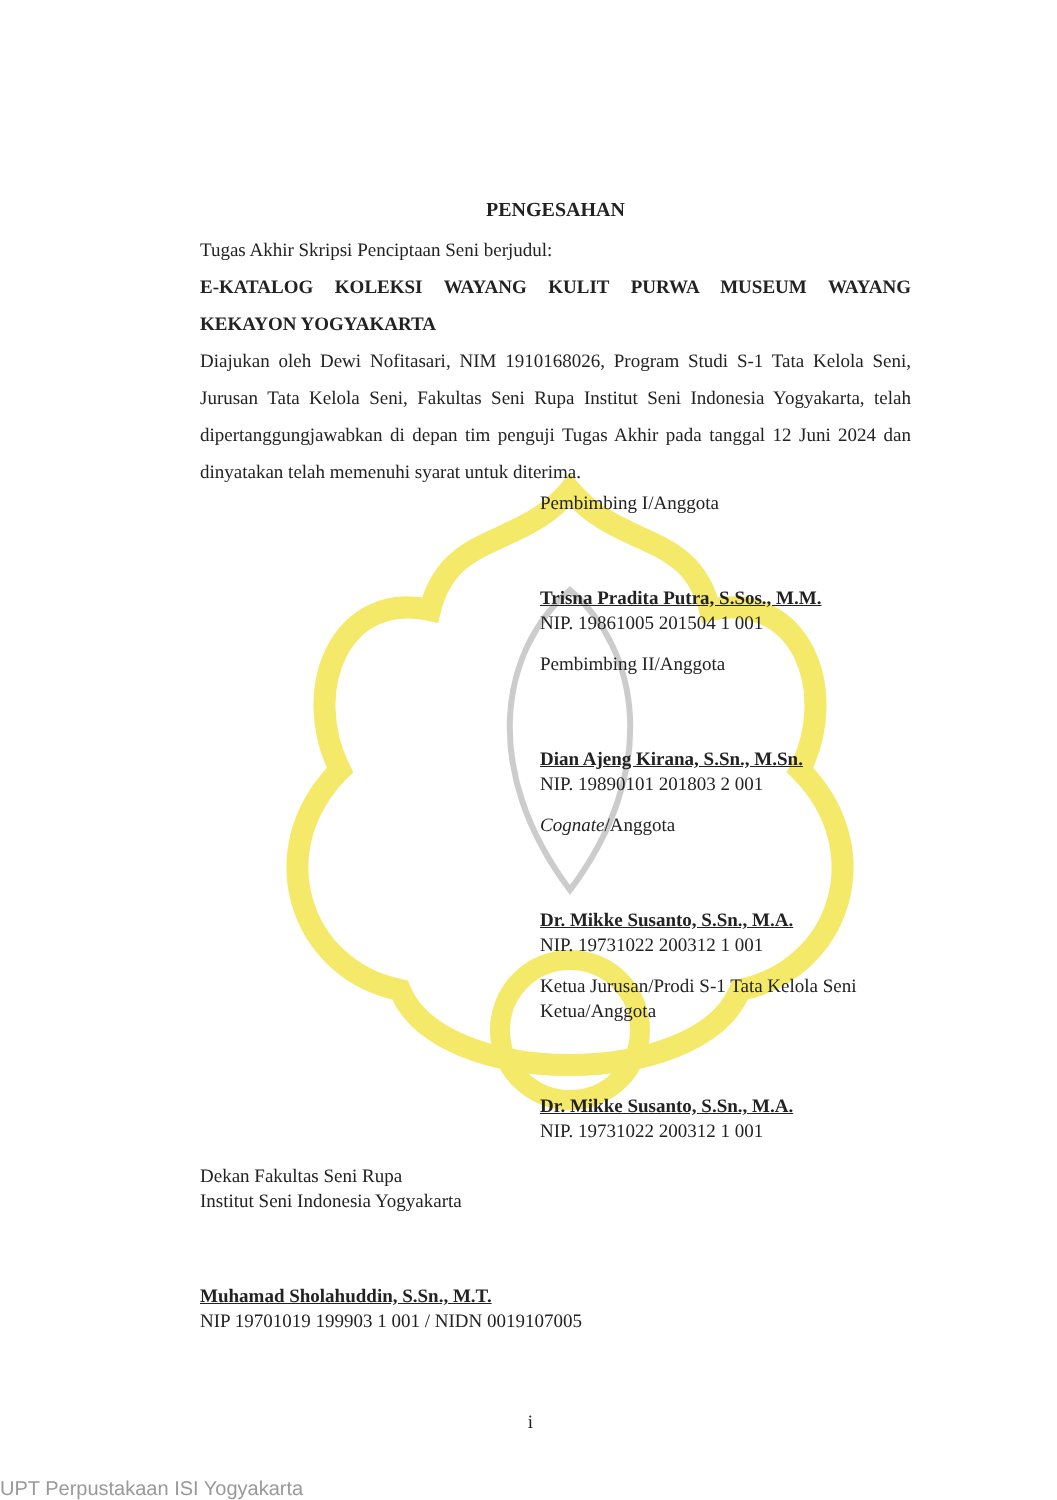PENGESAHAN
Tugas Akhir Skripsi Penciptaan Seni berjudul:
E-KATALOG KOLEKSI WAYANG KULIT PURWA MUSEUM WAYANG KEKAYON YOGYAKARTA
Diajukan oleh Dewi Nofitasari, NIM 1910168026, Program Studi S-1 Tata Kelola Seni, Jurusan Tata Kelola Seni, Fakultas Seni Rupa Institut Seni Indonesia Yogyakarta, telah dipertanggungjawabkan di depan tim penguji Tugas Akhir pada tanggal 12 Juni 2024 dan dinyatakan telah memenuhi syarat untuk diterima.
Pembimbing I/Anggota
Trisna Pradita Putra, S.Sos., M.M.
NIP. 19861005 201504 1 001
Pembimbing II/Anggota
Dian Ajeng Kirana, S.Sn., M.Sn.
NIP. 19890101 201803 2 001
Cognate/Anggota
Dr. Mikke Susanto, S.Sn., M.A.
NIP. 19731022 200312 1 001
Ketua Jurusan/Prodi S-1 Tata Kelola Seni
Ketua/Anggota
Dr. Mikke Susanto, S.Sn., M.A.
NIP. 19731022 200312 1 001
Dekan Fakultas Seni Rupa
Institut Seni Indonesia Yogyakarta
Muhamad Sholahuddin, S.Sn., M.T.
NIP 19701019 199903 1 001 / NIDN 0019107005
i
UPT Perpustakaan ISI Yogyakarta